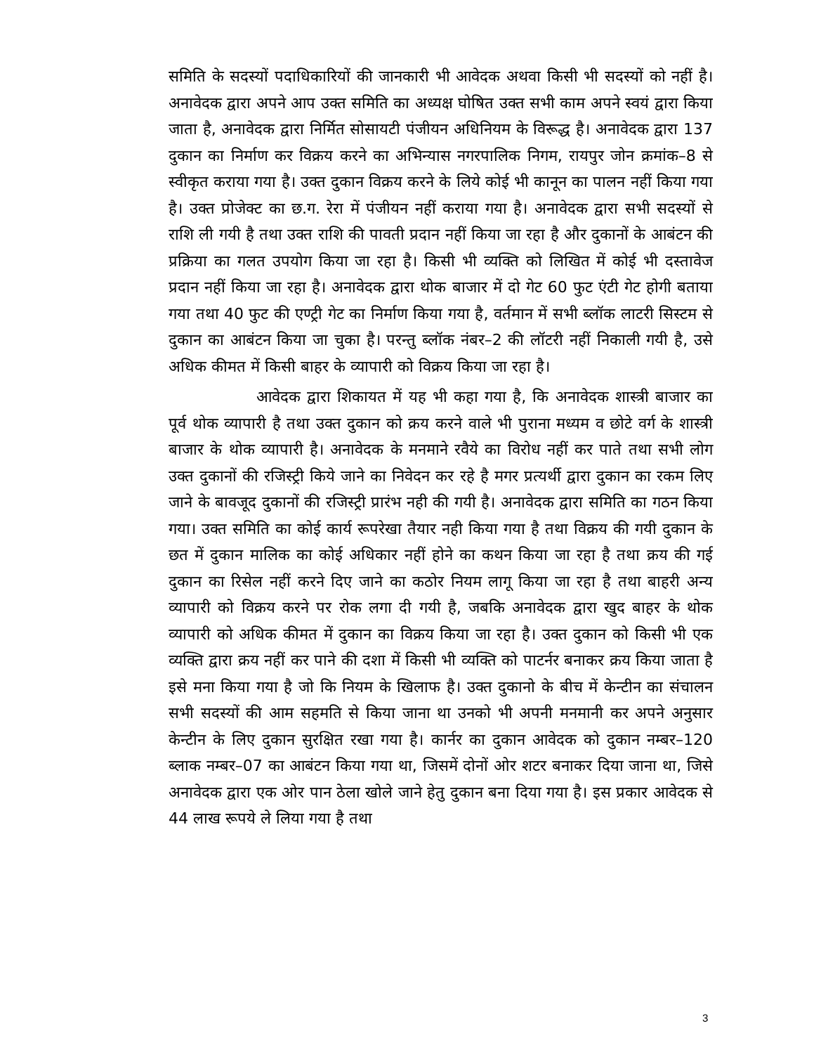समिति के सदस्यों पदाधिकारियों की जानकारी भी आवेदक अथवा किसी भी सदस्यों को नहीं है। अनावेदक द्वारा अपने आप उक्त समिति का अध्यक्ष घोषित उक्त सभी काम अपने स्वयं द्वारा किया जाता है, अनावेदक द्वारा निर्मित सोसायटी पंजीयन अधिनियम के विरूद्ध है। अनावेदक द्वारा 137 दुकान का निर्माण कर विक्रय करने का अभिन्यास नगरपालिक निगम, रायपुर जोन क्रमांक–8 से स्वीकृत कराया गया है। उक्त दुकान विक्रय करने के लिये कोई भी कानून का पालन नहीं किया गया है। उक्त प्रोजेक्ट का छ.ग. रेरा में पंजीयन नहीं कराया गया है। अनावेदक द्वारा सभी सदस्यों से राशि ली गयी है तथा उक्त राशि की पावती प्रदान नहीं किया जा रहा है और दुकानों के आबंटन की प्रक्रिया का गलत उपयोग किया जा रहा है। किसी भी व्यक्ति को लिखित में कोई भी दस्तावेज प्रदान नहीं किया जा रहा है। अनावेदक द्वारा थोक बाजार में दो गेट 60 फुट एंटी गेट होगी बताया गया तथा 40 फुट की एण्ट्री गेट का निर्माण किया गया है, वर्तमान में सभी ब्लॉक लाटरी सिस्टम से दुकान का आबंटन किया जा चुका है। परन्तु ब्लॉक नंबर–2 की लॉटरी नहीं निकाली गयी है, उसे अधिक कीमत में किसी बाहर के व्यापारी को विक्रय किया जा रहा है।
आवेदक द्वारा शिकायत में यह भी कहा गया है, कि अनावेदक शास्त्री बाजार का पूर्व थोक व्यापारी है तथा उक्त दुकान को क्रय करने वाले भी पुराना मध्यम व छोटे वर्ग के शास्त्री बाजार के थोक व्यापारी है। अनावेदक के मनमाने रवैये का विरोध नहीं कर पाते तथा सभी लोग उक्त दुकानों की रजिस्ट्री किये जाने का निवेदन कर रहे है मगर प्रत्यर्थी द्वारा दुकान का रकम लिए जाने के बावजूद दुकानों की रजिस्ट्री प्रारंभ नही की गयी है। अनावेदक द्वारा समिति का गठन किया गया। उक्त समिति का कोई कार्य रूपरेखा तैयार नही किया गया है तथा विक्रय की गयी दुकान के छत में दुकान मालिक का कोई अधिकार नहीं होने का कथन किया जा रहा है तथा क्रय की गई दुकान का रिसेल नहीं करने दिए जाने का कठोर नियम लागू किया जा रहा है तथा बाहरी अन्य व्यापारी को विक्रय करने पर रोक लगा दी गयी है, जबकि अनावेदक द्वारा खुद बाहर के थोक व्यापारी को अधिक कीमत में दुकान का विक्रय किया जा रहा है। उक्त दुकान को किसी भी एक व्यक्ति द्वारा क्रय नहीं कर पाने की दशा में किसी भी व्यक्ति को पाटर्नर बनाकर क्रय किया जाता है इसे मना किया गया है जो कि नियम के खिलाफ है। उक्त दुकानो के बीच में केन्टीन का संचालन सभी सदस्यों की आम सहमति से किया जाना था उनको भी अपनी मनमानी कर अपने अनुसार केन्टीन के लिए दुकान सुरक्षित रखा गया है। कार्नर का दुकान आवेदक को दुकान नम्बर–120 ब्लाक नम्बर–07 का आबंटन किया गया था, जिसमें दोनों ओर शटर बनाकर दिया जाना था, जिसे अनावेदक द्वारा एक ओर पान ठेला खोले जाने हेतु दुकान बना दिया गया है। इस प्रकार आवेदक से 44 लाख रूपये ले लिया गया है तथा
3